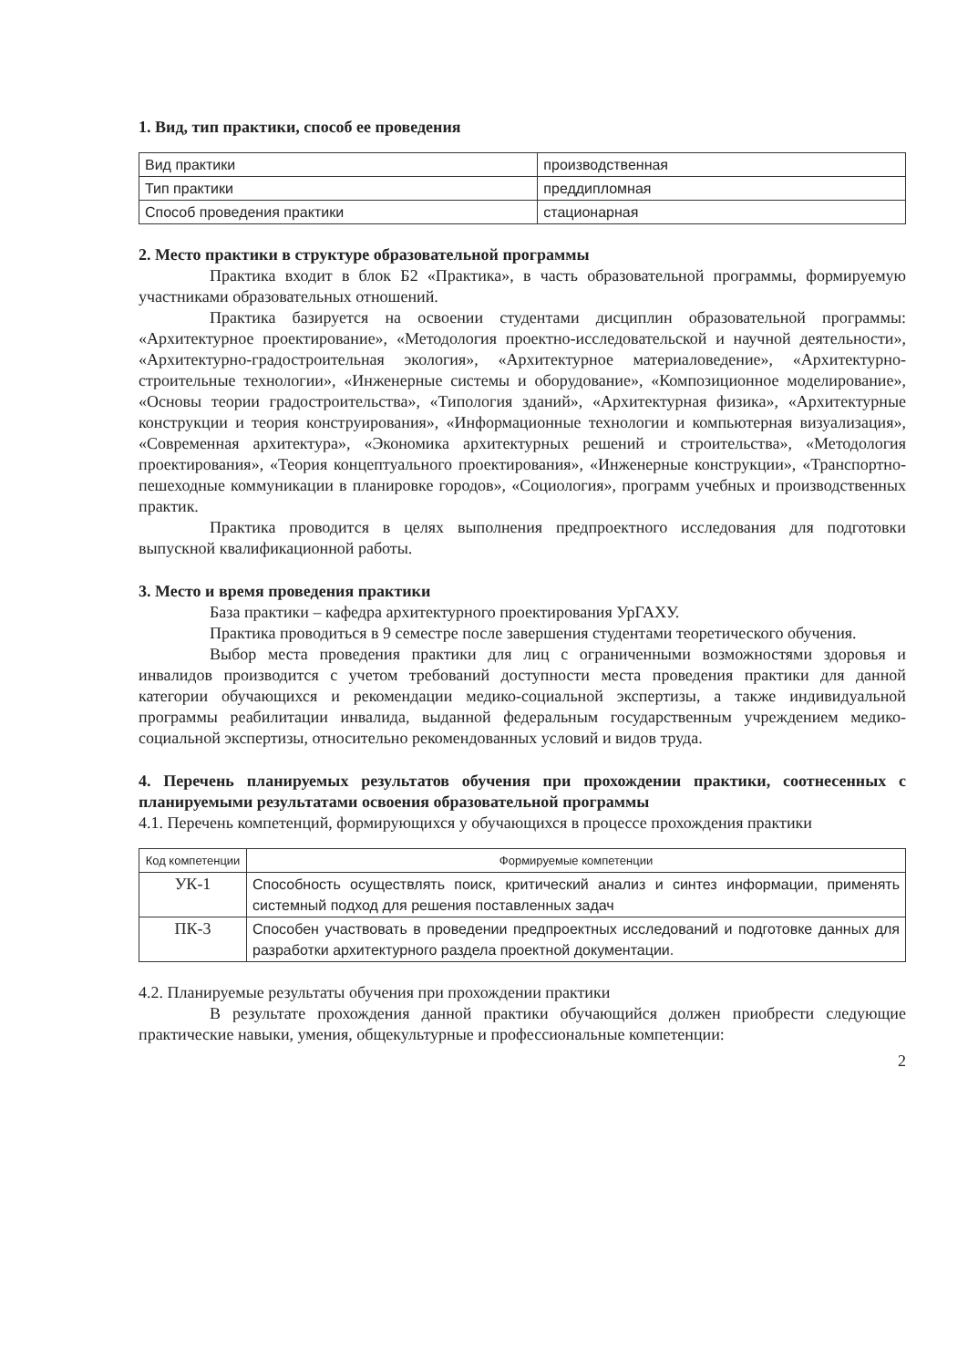1. Вид, тип практики, способ ее проведения
| Вид практики | производственная |
| Тип практики | преддипломная |
| Способ проведения практики | стационарная |
2. Место практики в структуре образовательной программы
Практика входит в блок Б2 «Практика», в часть образовательной программы, формируемую участниками образовательных отношений.
Практика базируется на освоении студентами дисциплин образовательной программы: «Архитектурное проектирование», «Методология проектно-исследовательской и научной деятельности», «Архитектурно-градостроительная экология», «Архитектурное материаловедение», «Архитектурно-строительные технологии», «Инженерные системы и оборудование», «Композиционное моделирование», «Основы теории градостроительства», «Типология зданий», «Архитектурная физика», «Архитектурные конструкции и теория конструирования», «Информационные технологии и компьютерная визуализация», «Современная архитектура», «Экономика архитектурных решений и строительства», «Методология проектирования», «Теория концептуального проектирования», «Инженерные конструкции», «Транспортно-пешеходные коммуникации в планировке городов», «Социология», программ учебных и производственных практик.
Практика проводится в целях выполнения предпроектного исследования для подготовки выпускной квалификационной работы.
3. Место и время проведения практики
База практики – кафедра архитектурного проектирования УрГАХУ.
Практика проводиться в 9 семестре после завершения студентами теоретического обучения.
Выбор места проведения практики для лиц с ограниченными возможностями здоровья и инвалидов производится с учетом требований доступности места проведения практики для данной категории обучающихся и рекомендации медико-социальной экспертизы, а также индивидуальной программы реабилитации инвалида, выданной федеральным государственным учреждением медико-социальной экспертизы, относительно рекомендованных условий и видов труда.
4. Перечень планируемых результатов обучения при прохождении практики, соотнесенных с планируемыми результатами освоения образовательной программы
4.1. Перечень компетенций, формирующихся у обучающихся в процессе прохождения практики
| Код компетенции | Формируемые компетенции |
| --- | --- |
| УК-1 | Способность осуществлять поиск, критический анализ и синтез информации, применять системный подход для решения поставленных задач |
| ПК-3 | Способен участвовать в проведении предпроектных исследований и подготовке данных для разработки архитектурного раздела проектной документации. |
4.2. Планируемые результаты обучения при прохождении практики
В результате прохождения данной практики обучающийся должен приобрести следующие практические навыки, умения, общекультурные и профессиональные компетенции:
2